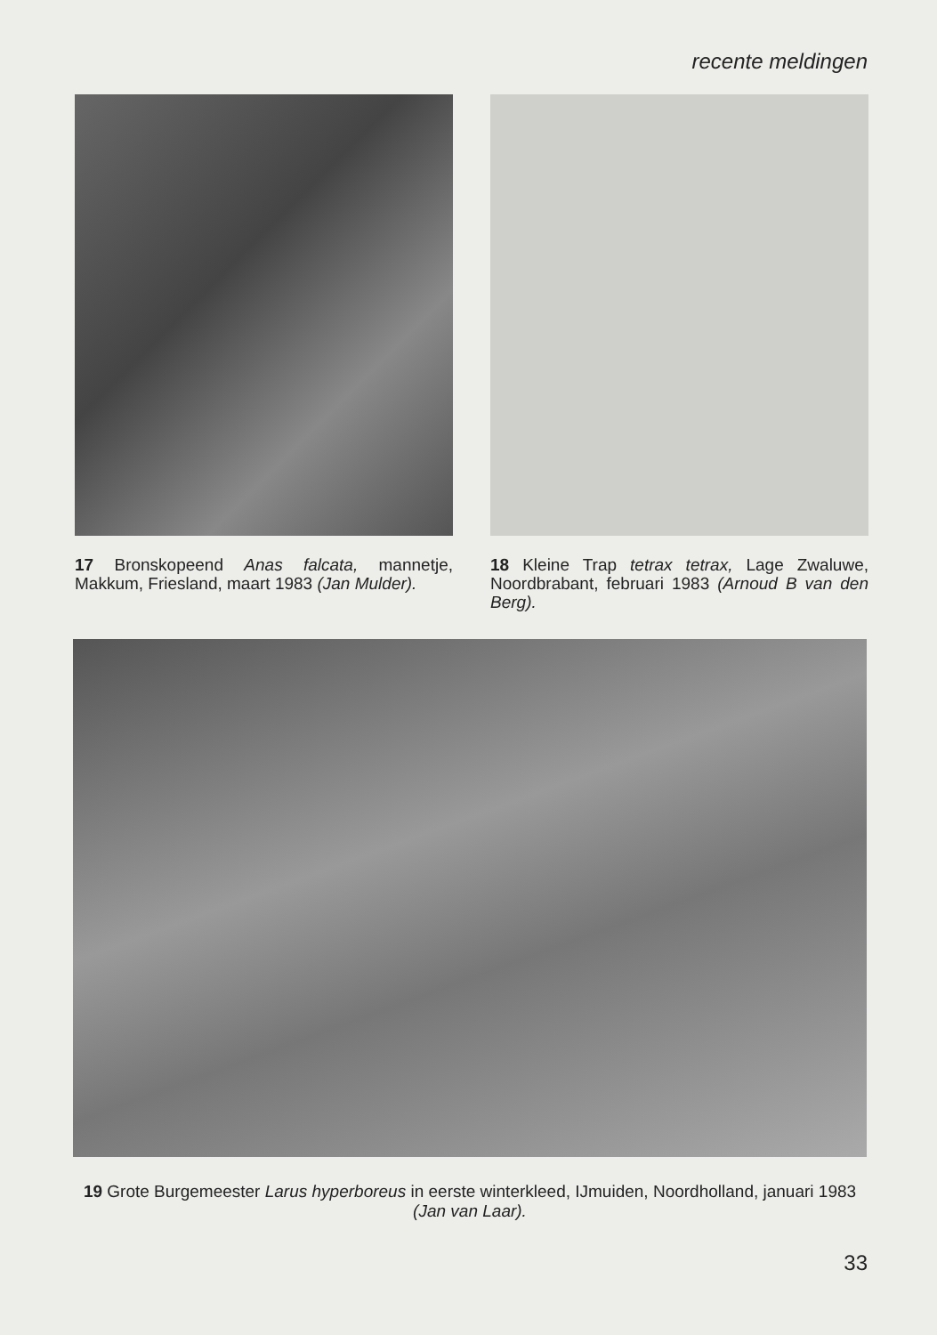recente meldingen
17 Bronskopeend Anas falcata, mannetje, Makkum, Friesland, maart 1983 (Jan Mulder).
18 Kleine Trap tetrax tetrax, Lage Zwaluwe, Noordbrabant, februari 1983 (Arnoud B van den Berg).
19 Grote Burgemeester Larus hyperboreus in eerste winterkleed, IJmuiden, Noordholland, januari 1983 (Jan van Laar).
33